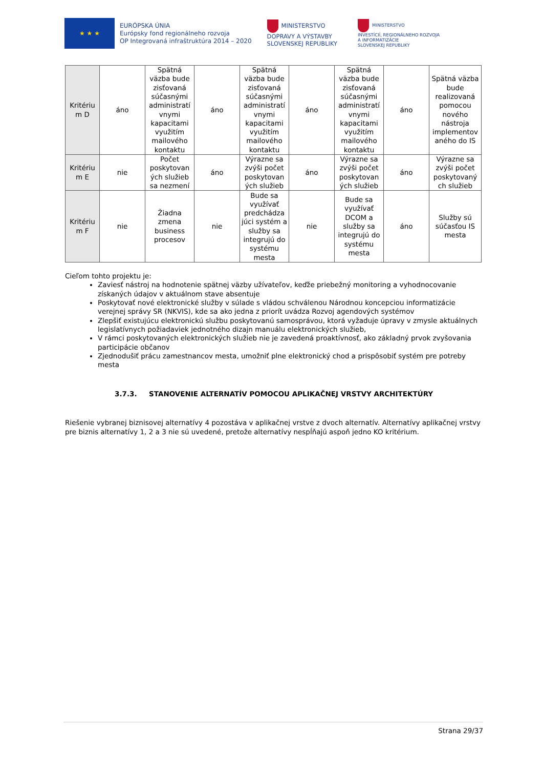★ ★ ★
EURÓPSKA ÚNIA
Európsky fond regionálneho rozvoja
OP Integrovaná infraštruktúra 2014 – 2020
MINISTERSTVO
DOPRAVY A VÝSTAVBY
SLOVENSKEJ REPUBLIKY
MINISTERSTVO
INVESTÍCIÍ, REGIONÁLNEHO ROZVOJA
A INFORMATIZÁCIE
SLOVENSKEJ REPUBLIKY
| Kritériu m D | áno | Spätná väzba bude zisťovaná súčasnými administratí vnymi kapacitami využitím mailového kontaktu | áno | Spätná väzba bude zisťovaná súčasnými administratí vnymi kapacitami využitím mailového kontaktu | áno | Spätná väzba bude zisťovaná súčasnými administratí vnymi kapacitami využitím mailového kontaktu | áno | Spätná väzba bude realizovaná pomocou nového nástroja implementov aného do IS |
| Kritériu m E | nie | Počet poskytovan ých služieb sa nezmení | áno | Výrazne sa zvýši počet poskytovan ých služieb | áno | Výrazne sa zvýši počet poskytovan ých služieb | áno | Výrazne sa zvýši počet poskytovaný ch služieb |
| Kritériu m F | nie | Žiadna zmena business procesov | nie | Bude sa využívať predchádza júci systém a služby sa integrujú do systému mesta | nie | Bude sa využívať DCOM a služby sa integrujú do systému mesta | áno | Služby sú súčasťou IS mesta |
Cieľom tohto projektu je:
Zaviesť nástroj na hodnotenie spätnej väzby užívateľov, keďže priebežný monitoring a vyhodnocovanie získaných údajov v aktuálnom stave absentuje
Poskytovať nové elektronické služby v súlade s vládou schválenou Národnou koncepciou informatizácie verejnej správy SR (NKVIS), kde sa ako jedna z priorít uvádza Rozvoj agendových systémov
Zlepšiť existujúcu elektronickú službu poskytovanú samosprávou, ktorá vyžaduje úpravy v zmysle aktuálnych legislatívnych požiadaviek jednotného dizajn manuálu elektronických služieb,
V rámci poskytovaných elektronických služieb nie je zavedená proaktívnosť, ako základný prvok zvyšovania participácie občanov
Zjednodušiť prácu zamestnancov mesta, umožniť plne elektronický chod a prispôsobiť systém pre potreby mesta
3.7.3. STANOVENIE ALTERNATÍV POMOCOU APLIKAČNEJ VRSTVY ARCHITEKTÚRY
Riešenie vybranej biznisovej alternatívy 4 pozostáva v aplikačnej vrstve z dvoch alternatív. Alternatívy aplikačnej vrstvy pre biznis alternatívy 1, 2 a 3 nie sú uvedené, pretože alternatívy nespĺňajú aspoň jedno KO kritérium.
Strana 29/37